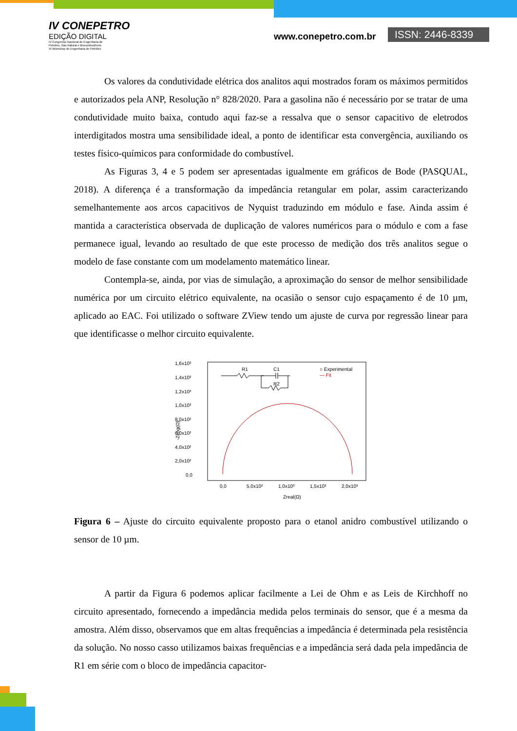IV CONEPETRO
EDIÇÃO DIGITAL
IV Congresso Nacional de Engenharia de
Petróleo, Gás Natural e Biocombustíveis
VI Workshop de Engenharia de Petróleo
www.conepetro.com.br
ISSN: 2446-8339
Os valores da condutividade elétrica dos analitos aqui mostrados foram os máximos permitidos e autorizados pela ANP, Resolução n° 828/2020. Para a gasolina não é necessário por se tratar de uma condutividade muito baixa, contudo aqui faz-se a ressalva que o sensor capacitivo de eletrodos interdigitados mostra uma sensibilidade ideal, a ponto de identificar esta convergência, auxiliando os testes físico-químicos para conformidade do combustível.
As Figuras 3, 4 e 5 podem ser apresentadas igualmente em gráficos de Bode (PASQUAL, 2018). A diferença é a transformação da impedância retangular em polar, assim caracterizando semelhantemente aos arcos capacitivos de Nyquist traduzindo em módulo e fase. Ainda assim é mantida a característica observada de duplicação de valores numéricos para o módulo e com a fase permanece igual, levando ao resultado de que este processo de medição dos três analitos segue o modelo de fase constante com um modelamento matemático linear.
Contempla-se, ainda, por vias de simulação, a aproximação do sensor de melhor sensibilidade numérica por um circuito elétrico equivalente, na ocasião o sensor cujo espaçamento é de 10 µm, aplicado ao EAC. Foi utilizado o software ZView tendo um ajuste de curva por regressão linear para que identificasse o melhor circuito equivalente.
1,6x10³
1,4x10³
1,2x10³
1,0x10³
8,0x10²
6,0x10²
4,0x10²
2,0x10²
0,0
0,0
5,0x10²
1,0x10³
1,5x10³
2,0x10³
Zreal(Ω)
-Zimg(Ω)
○ Experimental
— Fit
R1
C1
R2
Figura 6 – Ajuste do circuito equivalente proposto para o etanol anidro combustível utilizando o sensor de 10 µm.
A partir da Figura 6 podemos aplicar facilmente a Lei de Ohm e as Leis de Kirchhoff no circuito apresentado, fornecendo a impedância medida pelos terminais do sensor, que é a mesma da amostra. Além disso, observamos que em altas frequências a impedância é determinada pela resistência da solução. No nosso casso utilizamos baixas frequências e a impedância será dada pela impedância de R1 em série com o bloco de impedância capacitor-